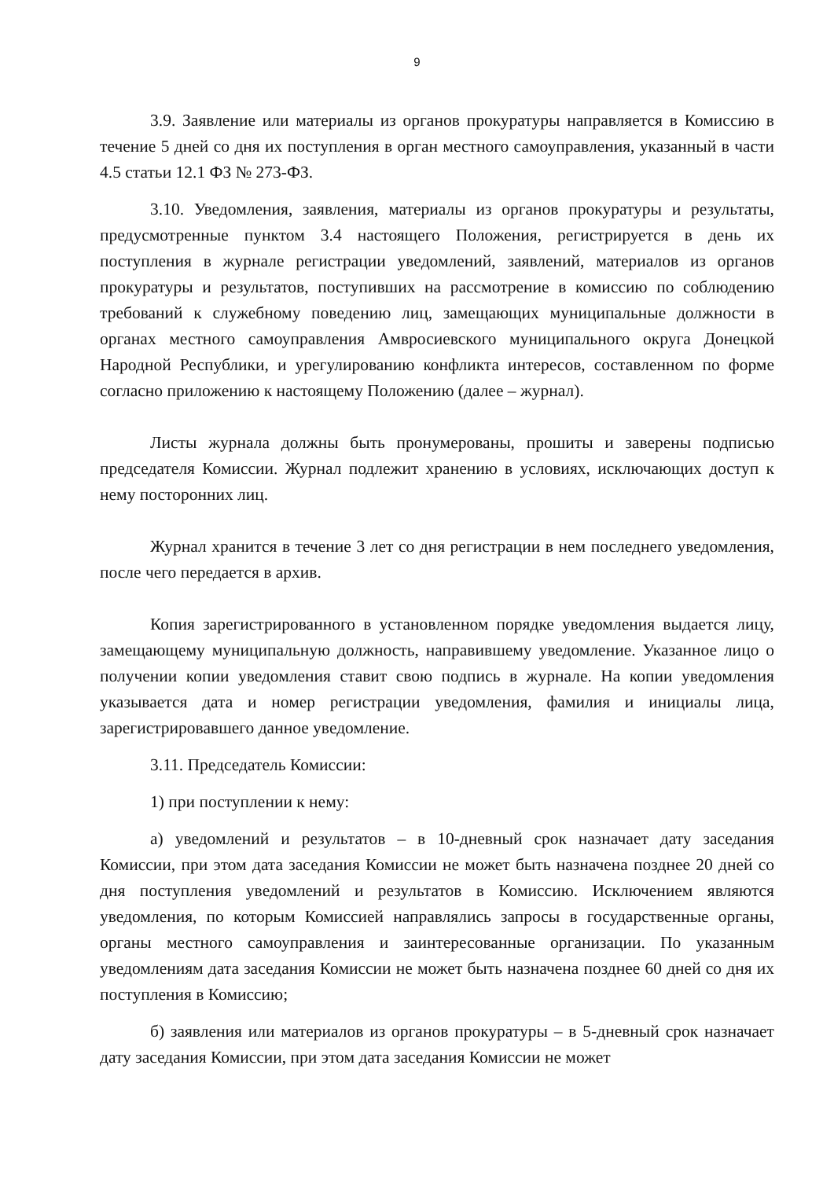9
3.9. Заявление или материалы из органов прокуратуры направляется в Комиссию в течение 5 дней со дня их поступления в орган местного самоуправления, указанный в части 4.5 статьи 12.1 ФЗ № 273-ФЗ.
3.10. Уведомления, заявления, материалы из органов прокуратуры и результаты, предусмотренные пунктом 3.4 настоящего Положения, регистрируется в день их поступления в журнале регистрации уведомлений, заявлений, материалов из органов прокуратуры и результатов, поступивших на рассмотрение в комиссию по соблюдению требований к служебному поведению лиц, замещающих муниципальные должности в органах местного самоуправления Амвросиевского муниципального округа Донецкой Народной Республики, и урегулированию конфликта интересов, составленном по форме согласно приложению к настоящему Положению (далее – журнал).
Листы журнала должны быть пронумерованы, прошиты и заверены подписью председателя Комиссии. Журнал подлежит хранению в условиях, исключающих доступ к нему посторонних лиц.
Журнал хранится в течение 3 лет со дня регистрации в нем последнего уведомления, после чего передается в архив.
Копия зарегистрированного в установленном порядке уведомления выдается лицу, замещающему муниципальную должность, направившему уведомление. Указанное лицо о получении копии уведомления ставит свою подпись в журнале. На копии уведомления указывается дата и номер регистрации уведомления, фамилия и инициалы лица, зарегистрировавшего данное уведомление.
3.11. Председатель Комиссии:
1) при поступлении к нему:
а) уведомлений и результатов – в 10-дневный срок назначает дату заседания Комиссии, при этом дата заседания Комиссии не может быть назначена позднее 20 дней со дня поступления уведомлений и результатов в Комиссию. Исключением являются уведомления, по которым Комиссией направлялись запросы в государственные органы, органы местного самоуправления и заинтересованные организации. По указанным уведомлениям дата заседания Комиссии не может быть назначена позднее 60 дней со дня их поступления в Комиссию;
б) заявления или материалов из органов прокуратуры – в 5-дневный срок назначает дату заседания Комиссии, при этом дата заседания Комиссии не может